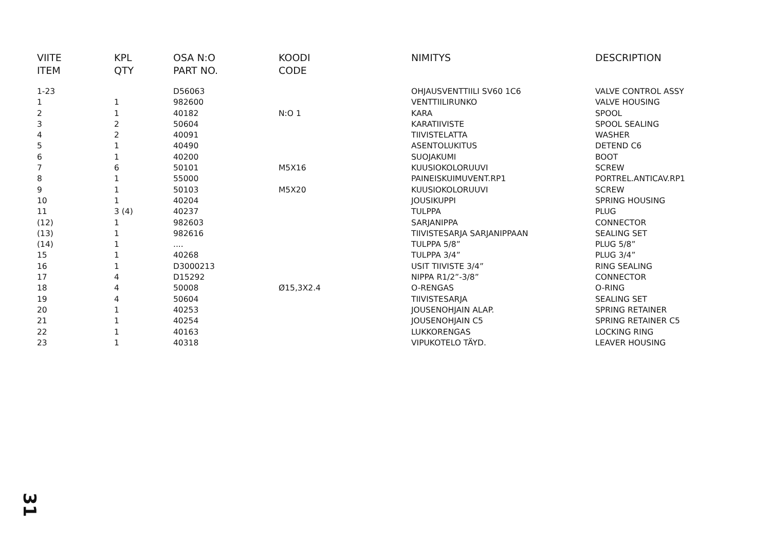| VIITE ITEM | KPL QTY | OSA N:O PART NO. | KOODI CODE | NIMITYS | DESCRIPTION |
| --- | --- | --- | --- | --- | --- |
| 1-23 | | D56063 | | OHJAUSVENTTIILI SV60 1C6 | VALVE CONTROL ASSY |
| 1 | 1 | 982600 | | VENTTIILIRUNKO | VALVE HOUSING |
| 2 | 1 | 40182 | N:O 1 | KARA | SPOOL |
| 3 | 2 | 50604 | | KARATIIVISTE | SPOOL SEALING |
| 4 | 2 | 40091 | | TIIVISTELATTA | WASHER |
| 5 | 1 | 40490 | | ASENTOLUKITUS | DETEND C6 |
| 6 | 1 | 40200 | | SUOJAKUMI | BOOT |
| 7 | 6 | 50101 | M5X16 | KUUSIOKOLORUUVI | SCREW |
| 8 | 1 | 55000 | | PAINEISKUIMUVENT.RP1 | PORTREL.ANTICAV.RP1 |
| 9 | 1 | 50103 | M5X20 | KUUSIOKOLORUUVI | SCREW |
| 10 | 1 | 40204 | | JOUSIKUPPI | SPRING HOUSING |
| 11 | 3 (4) | 40237 | | TULPPA | PLUG |
| (12) | 1 | 982603 | | SARJANIPPA | CONNECTOR |
| (13) | 1 | 982616 | | TIIVISTESARJA SARJANIPPAAN | SEALING SET |
| (14) | 1 | .... | | TULPPA 5/8” | PLUG 5/8” |
| 15 | 1 | 40268 | | TULPPA 3/4” | PLUG 3/4” |
| 16 | 1 | D3000213 | | USIT TIIVISTE 3/4” | RING SEALING |
| 17 | 4 | D15292 | | NIPPA R1/2”-3/8” | CONNECTOR |
| 18 | 4 | 50008 | Ø15,3X2.4 | O-RENGAS | O-RING |
| 19 | 4 | 50604 | | TIIVISTESARJA | SEALING SET |
| 20 | 1 | 40253 | | JOUSENOHJAIN ALAP. | SPRING RETAINER |
| 21 | 1 | 40254 | | JOUSENOHJAIN C5 | SPRING RETAINER C5 |
| 22 | 1 | 40163 | | LUKKORENGAS | LOCKING RING |
| 23 | 1 | 40318 | | VIPUKOTELO TÄYD. | LEAVER HOUSING |
31